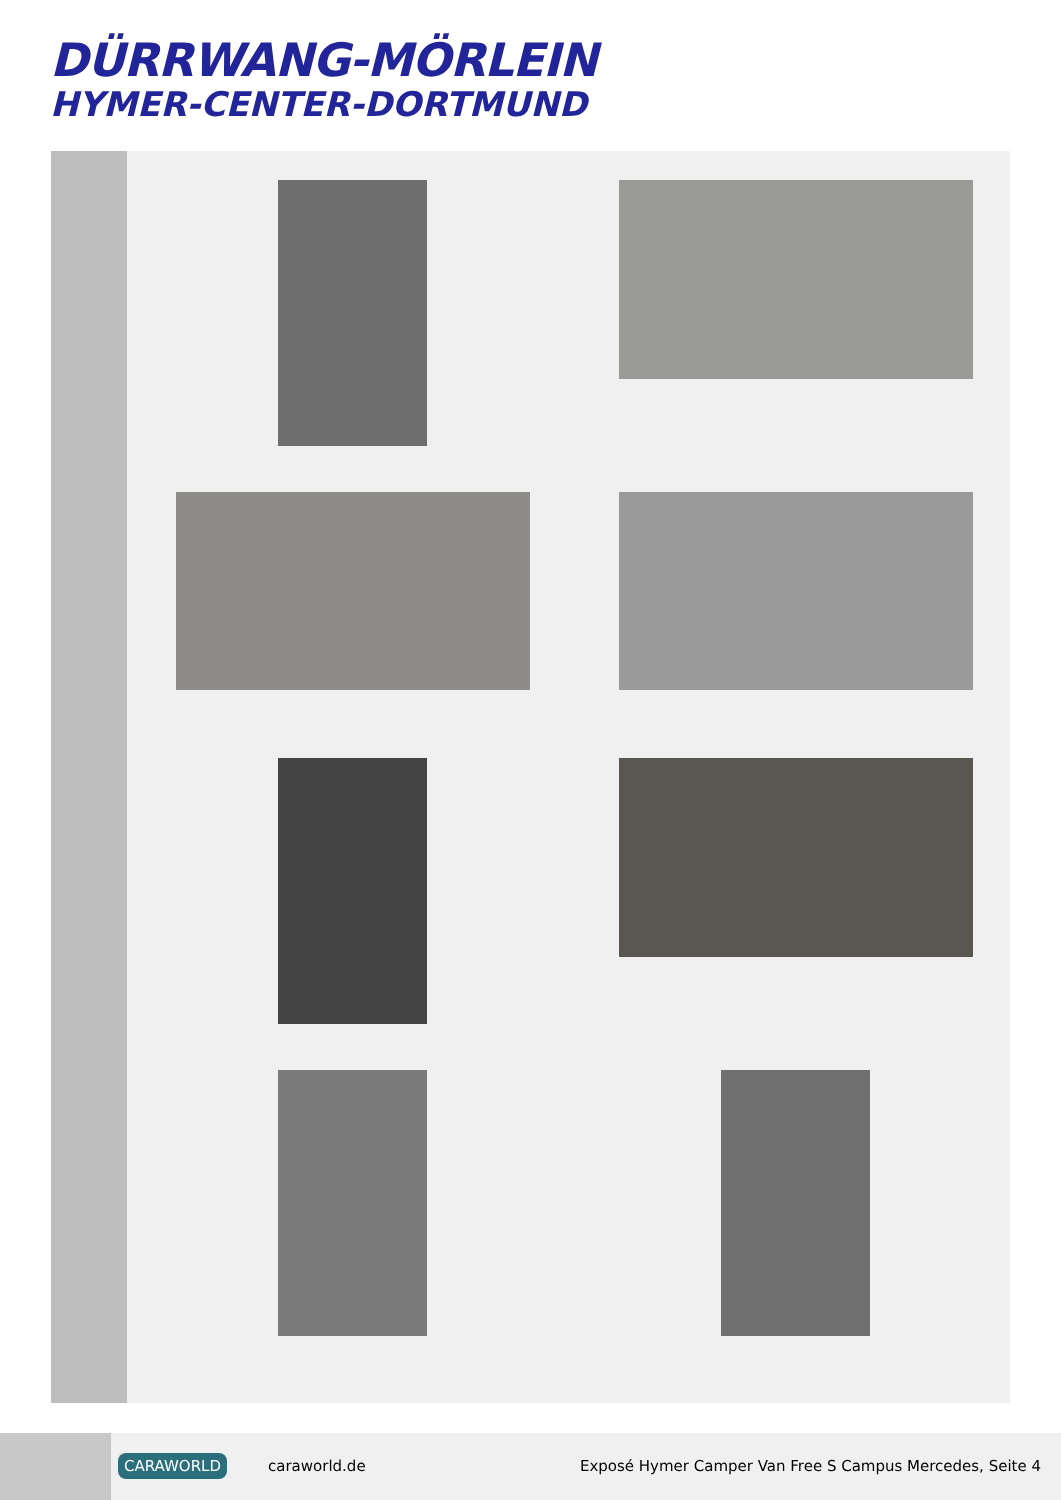DÜRRWANG-MÖRLEIN
HYMER-CENTER-DORTMUND
CARAWORLD caraworld.de
Exposé Hymer Camper Van Free S Campus Mercedes, Seite 4